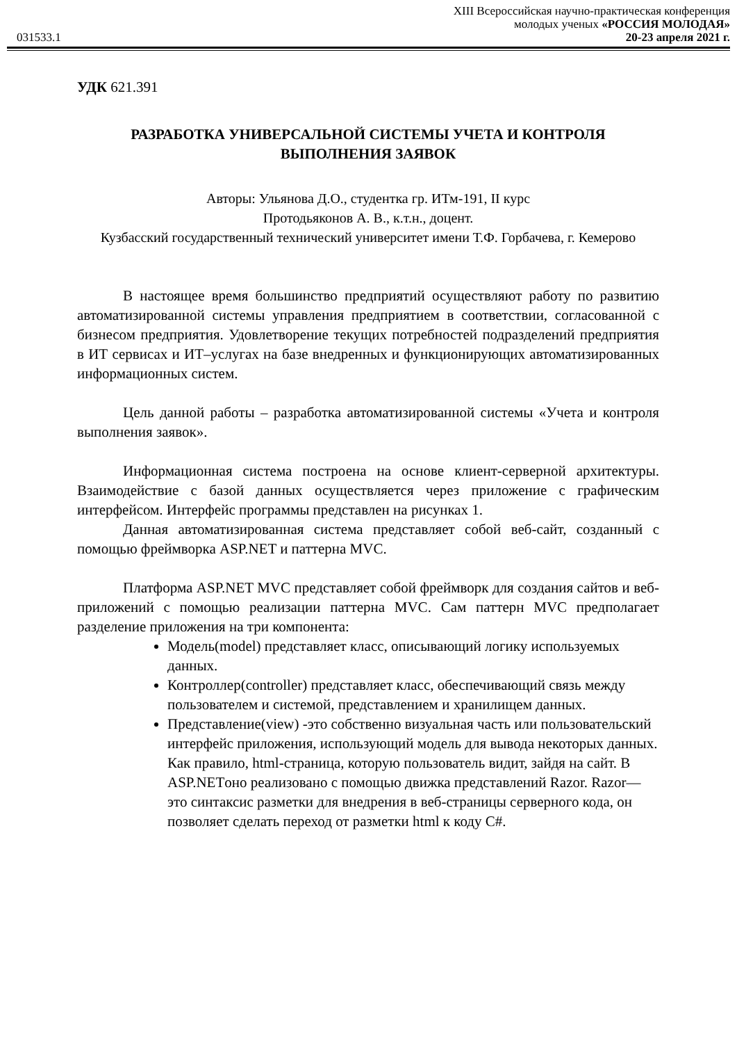XIII Всероссийская научно-практическая конференция
молодых ученых «РОССИЯ МОЛОДАЯ»
031533.1 20-23 апреля 2021 г.
УДК 621.391
РАЗРАБОТКА УНИВЕРСАЛЬНОЙ СИСТЕМЫ УЧЕТА И КОНТРОЛЯ ВЫПОЛНЕНИЯ ЗАЯВОК
Авторы: Ульянова Д.О., студентка гр. ИТм-191, II курс
Протодьяконов А. В., к.т.н., доцент.
Кузбасский государственный технический университет имени Т.Ф. Горбачева, г. Кемерово
В настоящее время большинство предприятий осуществляют работу по развитию автоматизированной системы управления предприятием в соответствии, согласованной с бизнесом предприятия. Удовлетворение текущих потребностей подразделений предприятия в ИТ сервисах и ИТ–услугах на базе внедренных и функционирующих автоматизированных информационных систем.
Цель данной работы – разработка автоматизированной системы «Учета и контроля выполнения заявок».
Информационная система построена на основе клиент-серверной архитектуры. Взаимодействие с базой данных осуществляется через приложение с графическим интерфейсом. Интерфейс программы представлен на рисунках 1.
Данная автоматизированная система представляет собой веб-сайт, созданный с помощью фреймворка ASP.NET и паттерна MVC.
Платформа ASP.NET MVC представляет собой фреймворк для создания сайтов и веб-приложений с помощью реализации паттерна MVC. Сам паттерн MVC предполагает разделение приложения на три компонента:
Модель(model) представляет класс, описывающий логику используемых данных.
Контроллер(controller) представляет класс, обеспечивающий связь между пользователем и системой, представлением и хранилищем данных.
Представление(view) -это собственно визуальная часть или пользовательский интерфейс приложения, использующий модель для вывода некоторых данных. Как правило, html-страница, которую пользователь видит, зайдя на сайт. В ASP.NETоно реализовано с помощью движка представлений Razor. Razor—это синтаксис разметки для внедрения в веб-страницы серверного кода, он позволяет сделать переход от разметки html к коду C#.